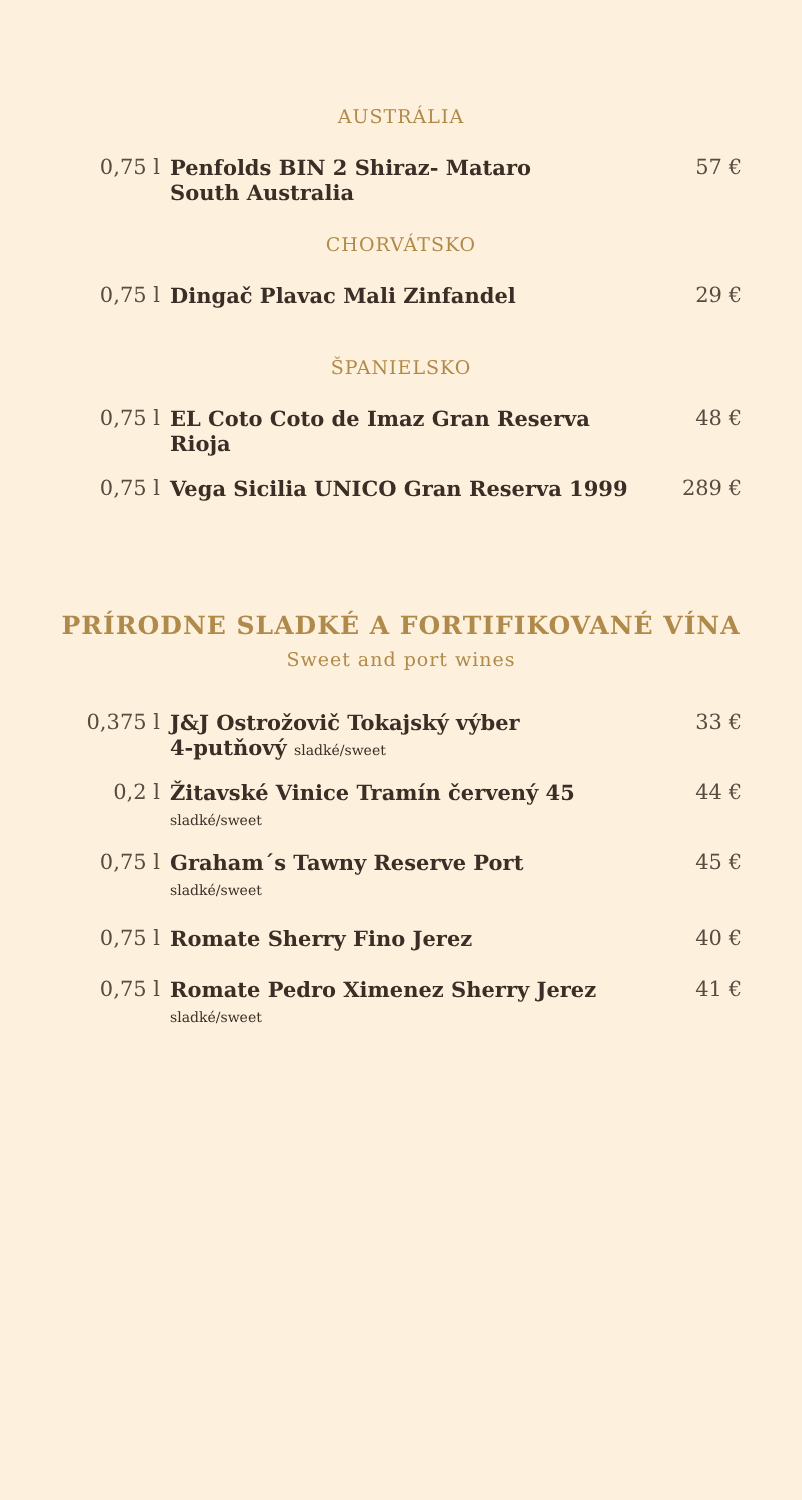AUSTRÁLIA
| 0,75 l | Penfolds BIN 2 Shiraz- Mataro South Australia | 57 € |
CHORVÁTSKO
| 0,75 l | Dingač Plavac Mali Zinfandel | 29 € |
ŠPANIELSKO
| 0,75 l | EL Coto Coto de Imaz Gran Reserva Rioja | 48 € |
| 0,75 l | Vega Sicilia UNICO Gran Reserva 1999 | 289 € |
PRÍRODNE SLADKÉ A FORTIFIKOVANÉ VÍNA
Sweet and port wines
| 0,375 l | J&J Ostrožovič Tokajský výber 4-putňový sladké/sweet | 33 € |
| 0,2 l | Žitavské Vinice Tramín červený 45 sladké/sweet | 44 € |
| 0,75 l | Graham´s Tawny Reserve Port sladké/sweet | 45 € |
| 0,75 l | Romate Sherry Fino Jerez | 40 € |
| 0,75 l | Romate Pedro Ximenez Sherry Jerez sladké/sweet | 41 € |